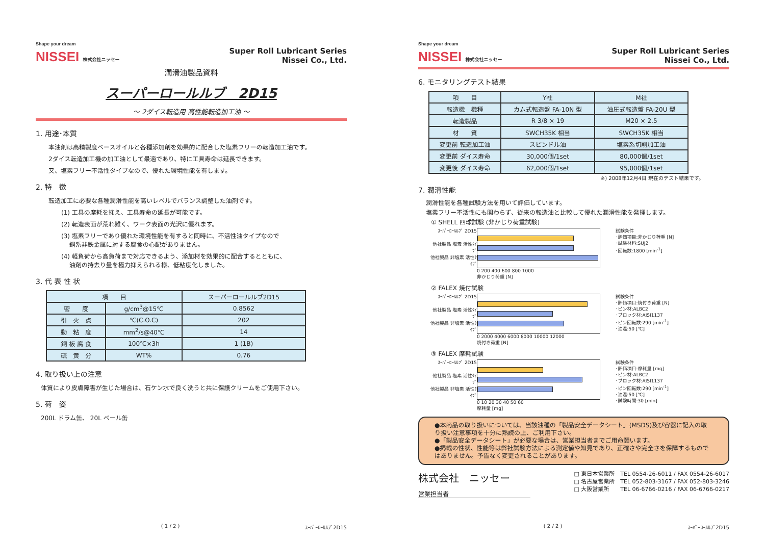Shape your dream
NISSEI 株式会社ニッセー
Super Roll Lubricant Series
Nissei Co., Ltd.
潤滑油製品資料
スーパーロールルブ　2D15
～ 2ダイス転造用 高性能転造加工油 ～
1. 用途･本質
本油剤は高精製度ベースオイルと各種添加剤を効果的に配合した塩素フリーの転造加工油です。
2ダイス転造加工機の加工油として最適であり、特に工具寿命は延長できます。
又、塩素フリー不活性タイプなので、優れた環境性能を有します。
2. 特　徴
転造加工に必要な各種潤滑性能を高いレベルでバランス調整した油剤です。
(1) 工具の摩耗を抑え、工具寿命の延長が可能です。
(2) 転造表面が荒れ難く、ワーク表面の光沢に優れます。
(3) 塩素フリーであり優れた環境性能を有すると同時に、不活性油タイプなので
　 銅系非鉄金属に対する腐食の心配がありません。
(4) 軽負荷から高負荷まで対応できるよう、添加材を効果的に配合するとともに、
　 油剤の持去り量を極力抑えられる様、低粘度化しました。
3. 代 表 性 状
| 項 目 | | スーパーロールルブ2D15 |
| --- | --- | --- |
| 密 度 | g/cm<sup>3</sup>@15℃ | 0.8562 |
| 引 火 点 | ℃(C.O.C) | 202 |
| 動 粘 度 | mm<sup>2</sup>/s@40℃ | 14 |
| 銅 板 腐 食 | 100℃×3h | 1 (1B) |
| 硫 黄 分 | WT% | 0.76 |
4. 取り扱い上の注意
体質により皮膚障害が生じた場合は、石ケン水で良く洗うと共に保護クリームをご使用下さい。
5. 荷　姿
200L ドラム缶、 20L ペール缶
( 1 / 2 ) ｽｰﾊﾟｰﾛｰﾙﾙﾌﾞ2D15
Shape your dream
NISSEI 株式会社ニッセー
Super Roll Lubricant Series
Nissei Co., Ltd.
6. モニタリングテスト結果
| 項 目 | Y社 | M社 |
| --- | --- | --- |
| 転造機 機種 | カム式転造盤 FA-10N 型 | 油圧式転造盤 FA-20U 型 |
| 転造製品 | R 3/8 × 19 | M20 × 2.5 |
| 材 質 | SWCH35K 相当 | SWCH35K 相当 |
| 変更前 転造加工油 | スピンドル油 | 塩素系切削加工油 |
| 変更前 ダイス寿命 | 30,000個/1set | 80,000個/1set |
| 変更後 ダイス寿命 | 62,000個/1set | 95,000個/1set |
※) 2008年12月4日 現在のテスト結果です。
7. 潤滑性能
潤滑性能を各種試験方法を用いて評価しています。
塩素フリー不活性にも関わらず、従来の転造油と比較して優れた潤滑性能を発揮します。
① SHELL 四球試験 (非かじり荷重試験)
ｽｰﾊﾟｰﾛｰﾙﾙﾌﾞ 2D15
他社製品 塩素 活性ﾀｲﾌﾟ
他社製品 非塩素 活性ﾀｲﾌﾟ
0 200 400 600 800 1000
非かじり荷重 [N]
試験条件
･評価項目:非かじり荷重 [N]
･試験材料:SUJ2
･回転数:1800 [min<sup>-1</sup>]
② FALEX 焼付試験
ｽｰﾊﾟｰﾛｰﾙﾙﾌﾞ 2D15
他社製品 塩素 活性ﾀｲﾌﾟ
他社製品 非塩素 活性ﾀｲﾌﾟ
0 2000 4000 6000 8000 10000 12000
焼付き荷重 [N]
試験条件
･評価項目:焼付き荷重 [N]
･ピン材:ALBC2
･ブロック材:AISI1137
･ピン回転数:290 [min<sup>-1</sup>]
･油温:50 [℃]
③ FALEX 摩耗試験
ｽｰﾊﾟｰﾛｰﾙﾙﾌﾞ 2D15
他社製品 塩素 活性ﾀｲﾌﾟ
他社製品 非塩素 活性ﾀｲﾌﾟ
0 10 20 30 40 50 60
摩耗量 [mg]
試験条件
･評価項目:摩耗量 [mg]
･ピン材:ALBC2
･ブロック材:AISI1137
･ピン回転数:290 [min<sup>-1</sup>]
･油温:50 [℃]
･試験時間:30 [min]
●本商品の取り扱いについては、当該油種の「製品安全データシート」(MSDS)及び容器に記入の取り扱い注意事項を十分に熟読の上、ご利用下さい。
●「製品安全データシート」が必要な場合は、営業担当者までご用命願います。
●掲載の性状、性能等は弊社試験方法による測定値や知見であり、正確さや完全さを保障するものではありません。予告なく変更されることがあります。
株式会社　ニッセー
営業担当者
□ 東日本営業所　TEL 0554-26-6011 / FAX 0554-26-6017
□ 名古屋営業所　TEL 052-803-3167 / FAX 052-803-3246
□ 大阪営業所　　TEL 06-6766-0216 / FAX 06-6766-0217
( 2 / 2 ) ｽｰﾊﾟｰﾛｰﾙﾙﾌﾞ2D15